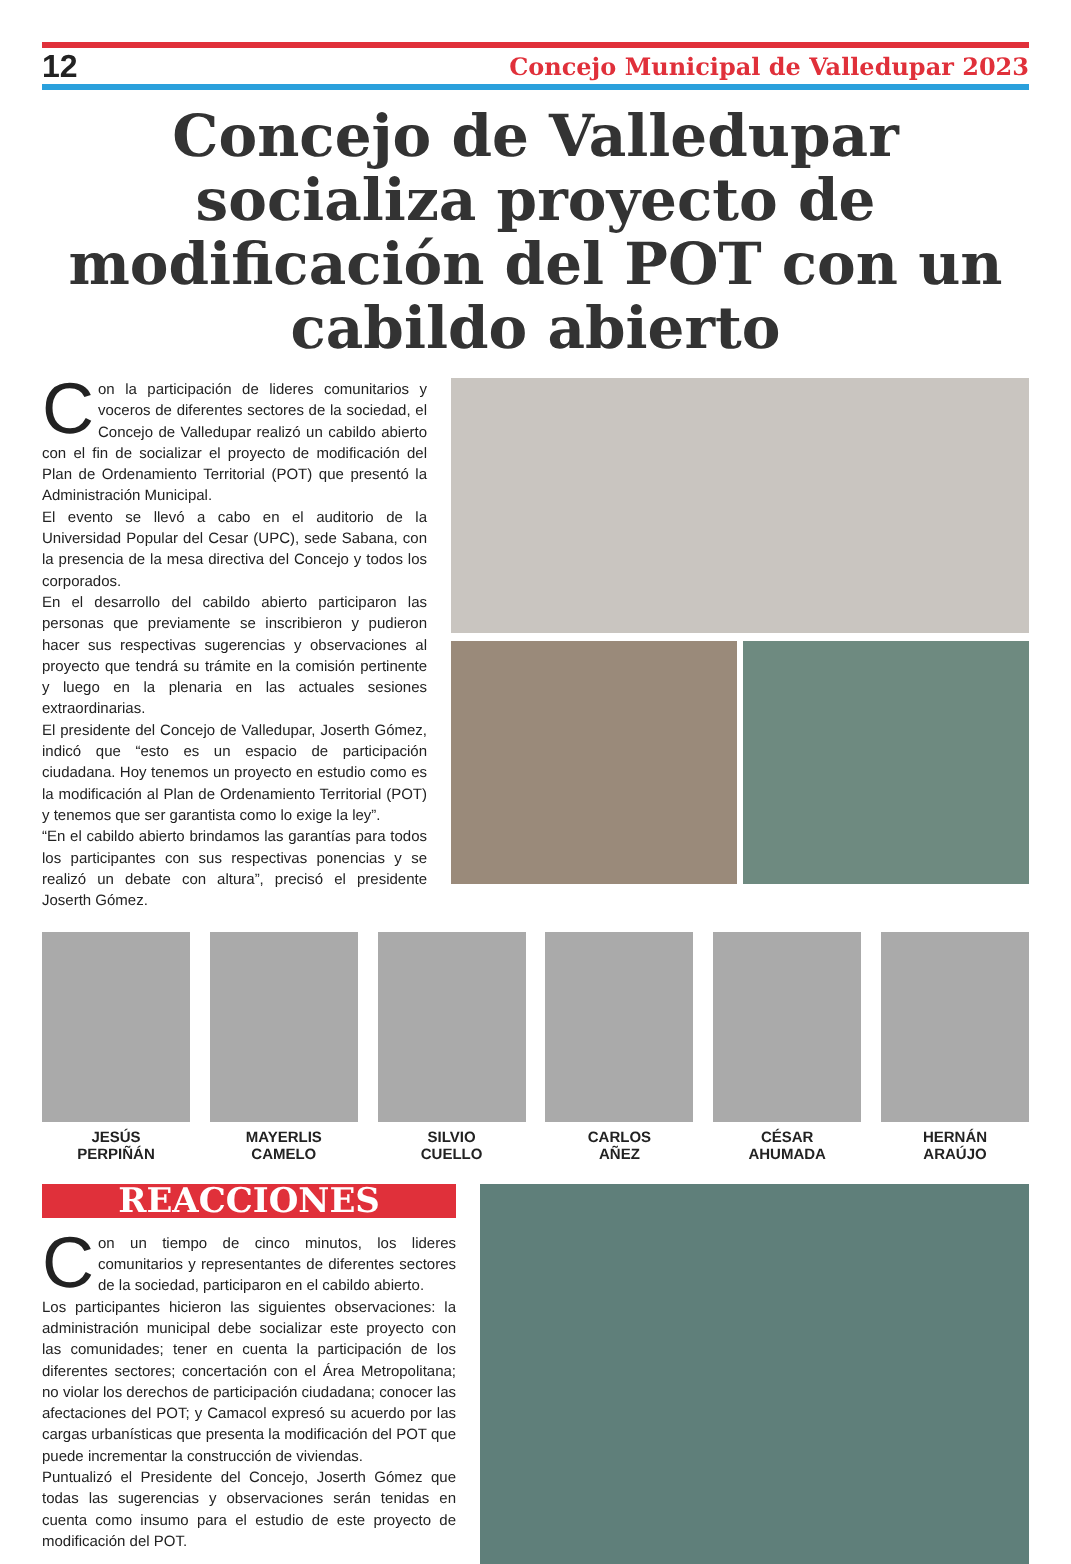12 Concejo Municipal de Valledupar 2023
Concejo de Valledupar socializa proyecto de modificación del POT con un cabildo abierto
Con la participación de lideres comunitarios y voceros de diferentes sectores de la sociedad, el Concejo de Valledupar realizó un cabildo abierto con el fin de socializar el proyecto de modificación del Plan de Ordenamiento Territorial (POT) que presentó la Administración Municipal.
El evento se llevó a cabo en el auditorio de la Universidad Popular del Cesar (UPC), sede Sabana, con la presencia de la mesa directiva del Concejo y todos los corporados.
En el desarrollo del cabildo abierto participaron las personas que previamente se inscribieron y pudieron hacer sus respectivas sugerencias y observaciones al proyecto que tendrá su trámite en la comisión pertinente y luego en la plenaria en las actuales sesiones extraordinarias.
El presidente del Concejo de Valledupar, Joserth Gómez, indicó que “esto es un espacio de participación ciudadana. Hoy tenemos un proyecto en estudio como es la modificación al Plan de Ordenamiento Territorial (POT) y tenemos que ser garantista como lo exige la ley”.
“En el cabildo abierto brindamos las garantías para todos los participantes con sus respectivas ponencias y se realizó un debate con altura”, precisó el presidente Joserth Gómez.
JESÚS
PERPIÑÁN
MAYERLIS
CAMELO
SILVIO
CUELLO
CARLOS
AÑEZ
CÉSAR
AHUMADA
HERNÁN
ARAÚJO
REACCIONES
Con un tiempo de cinco minutos, los lideres comunitarios y representantes de diferentes sectores de la sociedad, participaron en el cabildo abierto.
Los participantes hicieron las siguientes observaciones: la administración municipal debe socializar este proyecto con las comunidades; tener en cuenta la participación de los diferentes sectores; concertación con el Área Metropolitana; no violar los derechos de participación ciudadana; conocer las afectaciones del POT; y Camacol expresó su acuerdo por las cargas urbanísticas que presenta la modificación del POT que puede incrementar la construcción de viviendas.
Puntualizó el Presidente del Concejo, Joserth Gómez que todas las sugerencias y observaciones serán tenidas en cuenta como insumo para el estudio de este proyecto de modificación del POT.